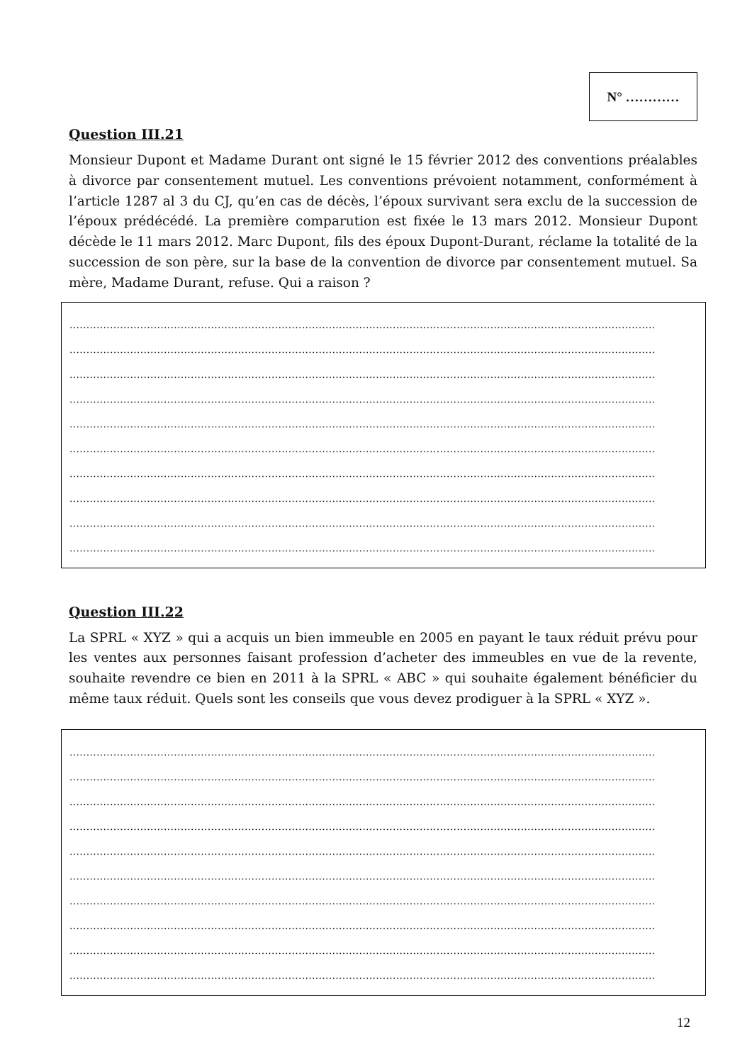N° …………
Question III.21
Monsieur Dupont et Madame Durant ont signé le 15 février 2012 des conventions préalables à divorce par consentement mutuel. Les conventions prévoient notamment, conformément à l’article 1287 al 3 du CJ, qu’en cas de décès, l’époux survivant sera exclu de la succession de l’époux prédécédé. La première comparution est fixée le 13 mars 2012. Monsieur Dupont décède le 11 mars 2012. Marc Dupont, fils des époux Dupont-Durant, réclame la totalité de la succession de son père, sur la base de la convention de divorce par consentement mutuel. Sa mère, Madame Durant, refuse. Qui a raison ?
..............................................................................................................................................................................
..............................................................................................................................................................................
..............................................................................................................................................................................
..............................................................................................................................................................................
..............................................................................................................................................................................
..............................................................................................................................................................................
..............................................................................................................................................................................
..............................................................................................................................................................................
..............................................................................................................................................................................
..............................................................................................................................................................................
Question III.22
La SPRL « XYZ » qui a acquis un bien immeuble en 2005 en payant le taux réduit prévu pour les ventes aux personnes faisant profession d’acheter des immeubles en vue de la revente, souhaite revendre ce bien en 2011 à la SPRL « ABC » qui souhaite également bénéficier du même taux réduit. Quels sont les conseils que vous devez prodiguer à la SPRL « XYZ ».
..............................................................................................................................................................................
..............................................................................................................................................................................
..............................................................................................................................................................................
..............................................................................................................................................................................
..............................................................................................................................................................................
..............................................................................................................................................................................
..............................................................................................................................................................................
..............................................................................................................................................................................
..............................................................................................................................................................................
..............................................................................................................................................................................
12